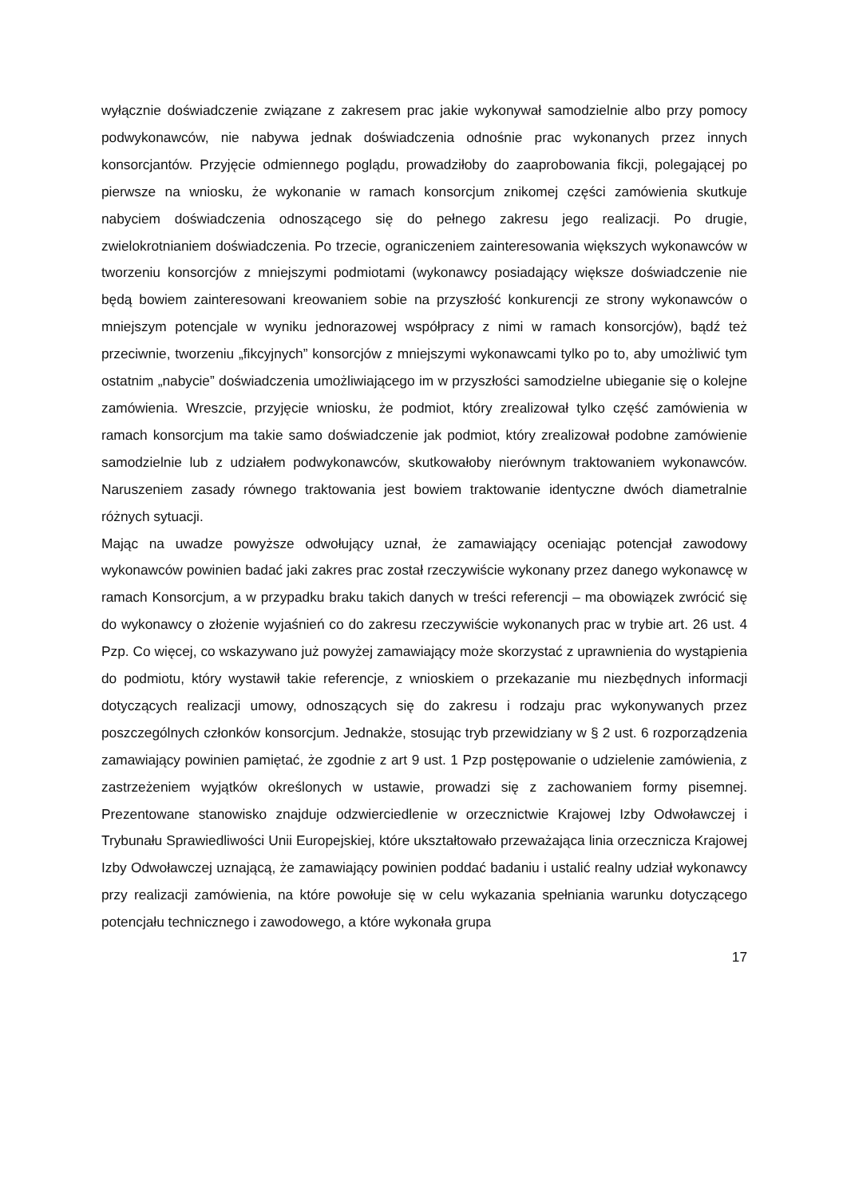wyłącznie doświadczenie związane z zakresem prac jakie wykonywał samodzielnie albo przy pomocy podwykonawców, nie nabywa jednak doświadczenia odnośnie prac wykonanych przez innych konsorcjantów. Przyjęcie odmiennego poglądu, prowadziłoby do zaaprobowania fikcji, polegającej po pierwsze na wniosku, że wykonanie w ramach konsorcjum znikomej części zamówienia skutkuje nabyciem doświadczenia odnoszącego się do pełnego zakresu jego realizacji. Po drugie, zwielokrotnianiem doświadczenia. Po trzecie, ograniczeniem zainteresowania większych wykonawców w tworzeniu konsorcjów z mniejszymi podmiotami (wykonawcy posiadający większe doświadczenie nie będą bowiem zainteresowani kreowaniem sobie na przyszłość konkurencji ze strony wykonawców o mniejszym potencjale w wyniku jednorazowej współpracy z nimi w ramach konsorcjów), bądź też przeciwnie, tworzeniu „fikcyjnych” konsorcjów z mniejszymi wykonawcami tylko po to, aby umożliwić tym ostatnim „nabycie” doświadczenia umożliwiającego im w przyszłości samodzielne ubieganie się o kolejne zamówienia. Wreszcie, przyjęcie wniosku, że podmiot, który zrealizował tylko część zamówienia w ramach konsorcjum ma takie samo doświadczenie jak podmiot, który zrealizował podobne zamówienie samodzielnie lub z udziałem podwykonawców, skutkowałoby nierównym traktowaniem wykonawców. Naruszeniem zasady równego traktowania jest bowiem traktowanie identyczne dwóch diametralnie różnych sytuacji.
Mając na uwadze powyższe odwołujący uznał, że zamawiający oceniając potencjał zawodowy wykonawców powinien badać jaki zakres prac został rzeczywiście wykonany przez danego wykonawcę w ramach Konsorcjum, a w przypadku braku takich danych w treści referencji – ma obowiązek zwrócić się do wykonawcy o złożenie wyjaśnień co do zakresu rzeczywiście wykonanych prac w trybie art. 26 ust. 4 Pzp. Co więcej, co wskazywano już powyżej zamawiający może skorzystać z uprawnienia do wystąpienia do podmiotu, który wystawił takie referencje, z wnioskiem o przekazanie mu niezbędnych informacji dotyczących realizacji umowy, odnoszących się do zakresu i rodzaju prac wykonywanych przez poszczególnych członków konsorcjum. Jednakże, stosując tryb przewidziany w § 2 ust. 6 rozporządzenia zamawiający powinien pamiętać, że zgodnie z art 9 ust. 1 Pzp postępowanie o udzielenie zamówienia, z zastrzeżeniem wyjątków określonych w ustawie, prowadzi się z zachowaniem formy pisemnej. Prezentowane stanowisko znajduje odzwierciedlenie w orzecznictwie Krajowej Izby Odwoławczej i Trybunału Sprawiedliwości Unii Europejskiej, które ukształtowało przeważająca linia orzecznicza Krajowej Izby Odwoławczej uznającą, że zamawiający powinien poddać badaniu i ustalić realny udział wykonawcy przy realizacji zamówienia, na które powołuje się w celu wykazania spełniania warunku dotyczącego potencjału technicznego i zawodowego, a które wykonała grupa
17